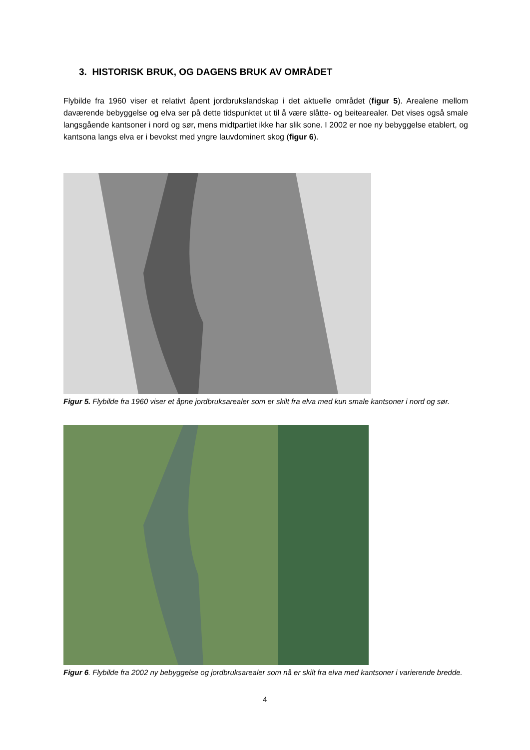3. HISTORISK BRUK, OG DAGENS BRUK AV OMRÅDET
Flybilde fra 1960 viser et relativt åpent jordbrukslandskap i det aktuelle området (figur 5). Arealene mellom daværende bebyggelse og elva ser på dette tidspunktet ut til å være slåtte- og beitearealer. Det vises også smale langsgående kantsoner i nord og sør, mens midtpartiet ikke har slik sone. I 2002 er noe ny bebyggelse etablert, og kantsona langs elva er i bevokst med yngre lauvdominert skog (figur 6).
Figur 5. Flybilde fra 1960 viser et åpne jordbruksarealer som er skilt fra elva med kun smale kantsoner i nord og sør.
Figur 6. Flybilde fra 2002 ny bebyggelse og jordbruksarealer som nå er skilt fra elva med kantsoner i varierende bredde.
4